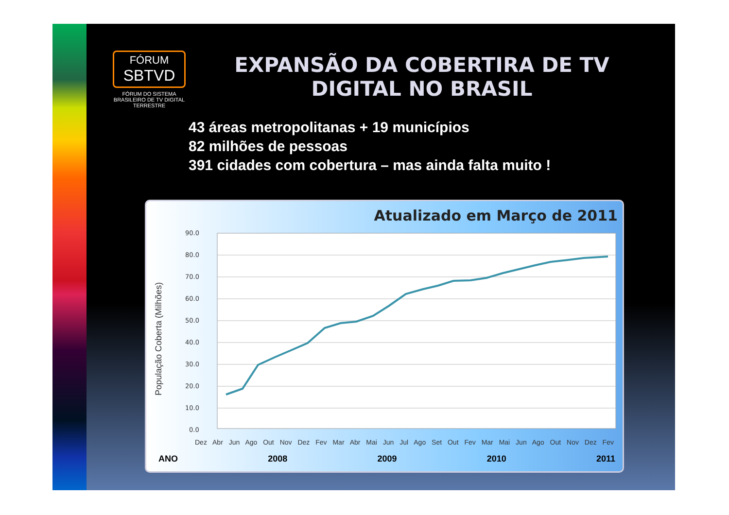FÓRUM
SBTVD
FÓRUM DO SISTEMA BRASILEIRO DE TV DIGITAL TERRESTRE
EXPANSÃO DA COBERTIRA DE TV DIGITAL NO BRASIL
43 áreas metropolitanas + 19 municípios
82 milhões de pessoas
391 cidades com cobertura – mas ainda falta muito !
Atualizado em Março de 2011
População Coberta (Milhões)
90.0
80.0
70.0
60.0
50.0
40.0
30.0
20.0
10.0
0.0
Dez Abr Jun Ago Out Nov Dez Fev Mar Abr Mai Jun Jul Ago Set Out Fev Mar Mai Jun Ago Out Nov Dez Fev
ANO 2008 2009 2010 2011